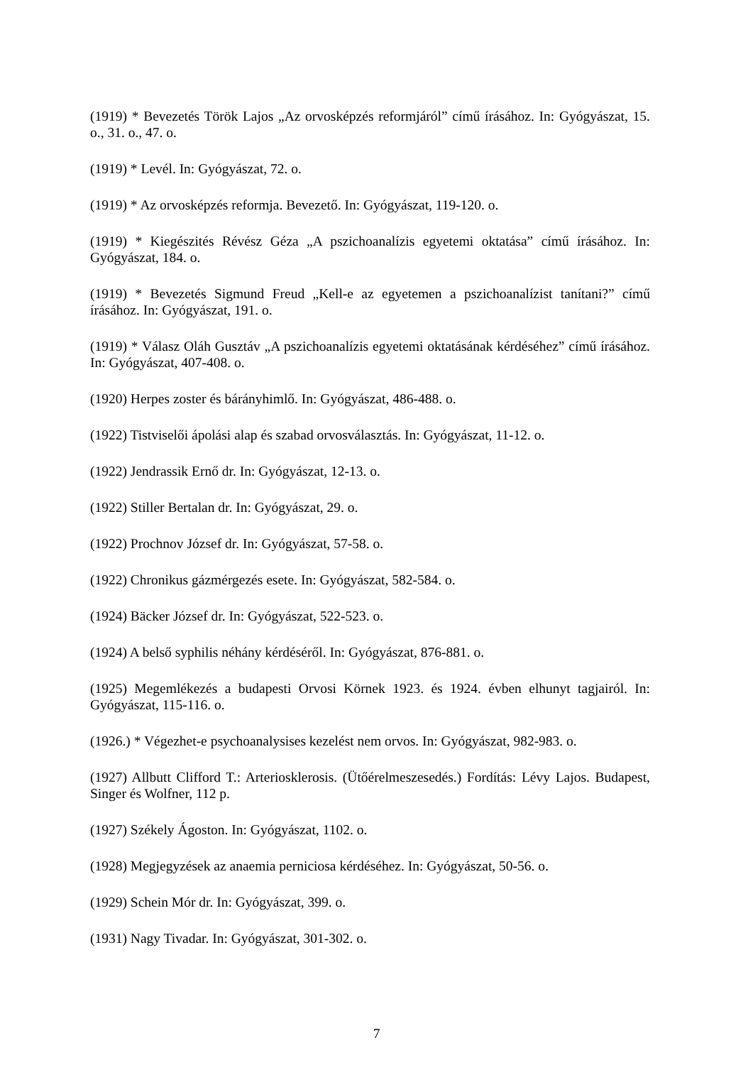(1919) * Bevezetés Török Lajos „Az orvosképzés reformjáról” című írásához. In: Gyógyászat, 15. o., 31. o., 47. o.
(1919) * Levél. In: Gyógyászat, 72. o.
(1919) * Az orvosképzés reformja. Bevezető. In: Gyógyászat, 119-120. o.
(1919) * Kiegészités Révész Géza „A pszichoanalízis egyetemi oktatása” című írásához. In: Gyógyászat, 184. o.
(1919) * Bevezetés Sigmund Freud „Kell-e az egyetemen a pszichoanalízist tanítani?” című írásához. In: Gyógyászat, 191. o.
(1919) * Válasz Oláh Gusztáv „A pszichoanalízis egyetemi oktatásának kérdéséhez” című írásához. In: Gyógyászat, 407-408. o.
(1920) Herpes zoster és bárányhimlő. In: Gyógyászat, 486-488. o.
(1922) Tistviselői ápolási alap és szabad orvosválasztás. In: Gyógyászat, 11-12. o.
(1922) Jendrassik Ernő dr. In: Gyógyászat, 12-13. o.
(1922) Stiller Bertalan dr. In: Gyógyászat, 29. o.
(1922) Prochnov József dr. In: Gyógyászat, 57-58. o.
(1922) Chronikus gázmérgezés esete. In: Gyógyászat, 582-584. o.
(1924) Bäcker József dr. In: Gyógyászat, 522-523. o.
(1924) A belső syphilis néhány kérdéséről. In: Gyógyászat, 876-881. o.
(1925) Megemlékezés a budapesti Orvosi Körnek 1923. és 1924. évben elhunyt tagjairól. In: Gyógyászat, 115-116. o.
(1926.) * Végezhet-e psychoanalysises kezelést nem orvos. In: Gyógyászat, 982-983. o.
(1927) Allbutt Clifford T.: Arteriosklerosis. (Ütőérelmeszesedés.) Fordítás: Lévy Lajos. Budapest, Singer és Wolfner, 112 p.
(1927) Székely Ágoston. In: Gyógyászat, 1102. o.
(1928) Megjegyzések az anaemia perniciosa kérdéséhez. In: Gyógyászat, 50-56. o.
(1929) Schein Mór dr. In: Gyógyászat, 399. o.
(1931) Nagy Tivadar. In: Gyógyászat, 301-302. o.
7